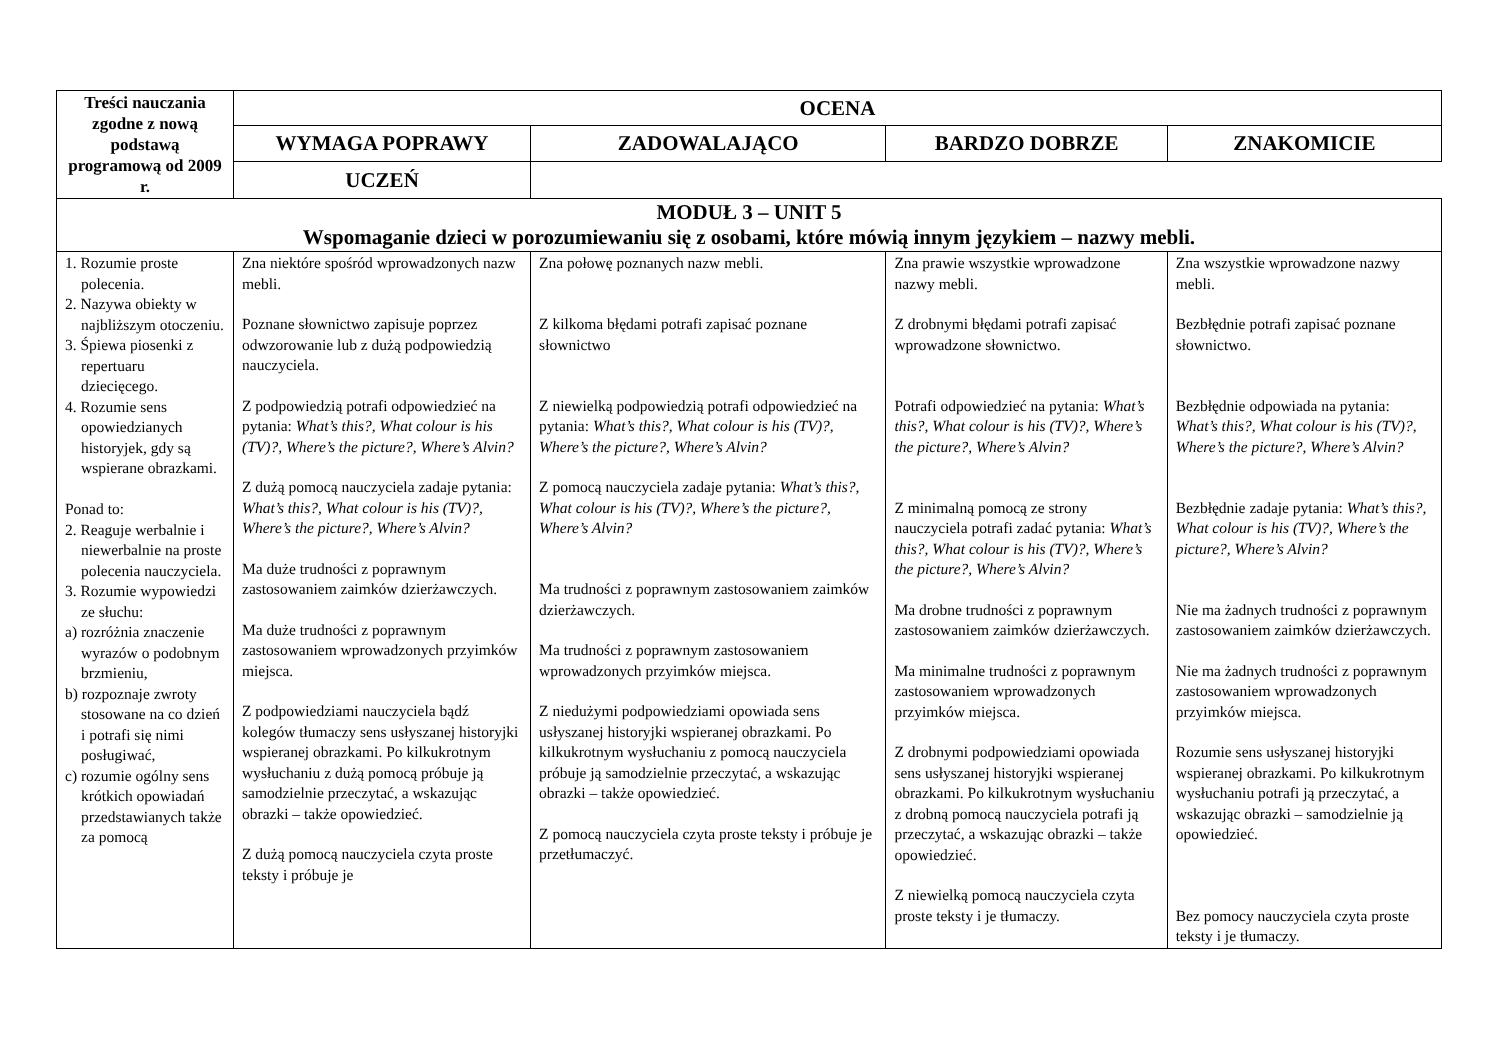| Treści nauczania zgodne z nową podstawą programową od 2009 r. | OCENA | | | |
| --- | --- | --- | --- | --- |
| | WYMAGA POPRAWY | ZADOWALAJĄCO | BARDZO DOBRZE | ZNAKOMICIE |
| | UCZEŃ | | | |
| MODUŁ 3 – UNIT 5 Wspomaganie dzieci w porozumiewaniu się z osobami, które mówią innym językiem – nazwy mebli. | | | | |
| 1. Rozumie proste polecenia. 2. Nazywa obiekty w najbliższym otoczeniu. 3. Śpiewa piosenki z repertuaru dziecięcego. 4. Rozumie sens opowiedzianych historyjek, gdy są wspierane obrazkami. Ponad to: 2. Reaguje werbalnie i niewerbalnie na proste polecenia nauczyciela. 3. Rozumie wypowiedzi ze słuchu: a) rozróżnia znaczenie wyrazów o podobnym brzmieniu, b) rozpoznaje zwroty stosowane na co dzień i potrafi się nimi posługiwać, c) rozumie ogólny sens krótkich opowiadań przedstawianych także za pomocą | Zna niektóre spośród wprowadzonych nazw mebli. Poznane słownictwo zapisuje poprzez odwzorowanie lub z dużą podpowiedzią nauczyciela. Z podpowiedzią potrafi odpowiedzieć na pytania: What’s this?, What colour is his (TV)?, Where’s the picture?, Where’s Alvin? Z dużą pomocą nauczyciela zadaje pytania: What’s this?, What colour is his (TV)?, Where’s the picture?, Where’s Alvin? Ma duże trudności z poprawnym zastosowaniem zaimków dzierżawczych. Ma duże trudności z poprawnym zastosowaniem wprowadzonych przyimków miejsca. Z podpowiedziami nauczyciela bądź kolegów tłumaczy sens usłyszanej historyjki wspieranej obrazkami. Po kilkukrotnym wysłuchaniu z dużą pomocą próbuje ją samodzielnie przeczytać, a wskazując obrazki – także opowiedzieć. Z dużą pomocą nauczyciela czyta proste teksty i próbuje je | Zna połowę poznanych nazw mebli. Z kilkoma błędami potrafi zapisać poznane słownictwo Z niewielką podpowiedzią potrafi odpowiedzieć na pytania: What’s this?, What colour is his (TV)?, Where’s the picture?, Where’s Alvin? Z pomocą nauczyciela zadaje pytania: What’s this?, What colour is his (TV)?, Where’s the picture?, Where’s Alvin? Ma trudności z poprawnym zastosowaniem zaimków dzierżawczych. Ma trudności z poprawnym zastosowaniem wprowadzonych przyimków miejsca. Z niedużymi podpowiedziami opowiada sens usłyszanej historyjki wspieranej obrazkami. Po kilkukrotnym wysłuchaniu z pomocą nauczyciela próbuje ją samodzielnie przeczytać, a wskazując obrazki – także opowiedzieć. Z pomocą nauczyciela czyta proste teksty i próbuje je przetłumaczyć. | Zna prawie wszystkie wprowadzone nazwy mebli. Z drobnymi błędami potrafi zapisać wprowadzone słownictwo. Potrafi odpowiedzieć na pytania: What’s this?, What colour is his (TV)?, Where’s the picture?, Where’s Alvin? Z minimalną pomocą ze strony nauczyciela potrafi zadać pytania: What’s this?, What colour is his (TV)?, Where’s the picture?, Where’s Alvin? Ma drobne trudności z poprawnym zastosowaniem zaimków dzierżawczych. Ma minimalne trudności z poprawnym zastosowaniem wprowadzonych przyimków miejsca. Z drobnymi podpowiedziami opowiada sens usłyszanej historyjki wspieranej obrazkami. Po kilkukrotnym wysłuchaniu z drobną pomocą nauczyciela potrafi ją przeczytać, a wskazując obrazki – także opowiedzieć. Z niewielką pomocą nauczyciela czyta proste teksty i je tłumaczy. | Zna wszystkie wprowadzone nazwy mebli. Bezbłędnie potrafi zapisać poznane słownictwo. Bezbłędnie odpowiada na pytania: What’s this?, What colour is his (TV)?, Where’s the picture?, Where’s Alvin? Bezbłędnie zadaje pytania: What’s this?, What colour is his (TV)?, Where’s the picture?, Where’s Alvin? Nie ma żadnych trudności z poprawnym zastosowaniem zaimków dzierżawczych. Nie ma żadnych trudności z poprawnym zastosowaniem wprowadzonych przyimków miejsca. Rozumie sens usłyszanej historyjki wspieranej obrazkami. Po kilkukrotnym wysłuchaniu potrafi ją przeczytać, a wskazując obrazki – samodzielnie ją opowiedzieć. Bez pomocy nauczyciela czyta proste teksty i je tłumaczy. |